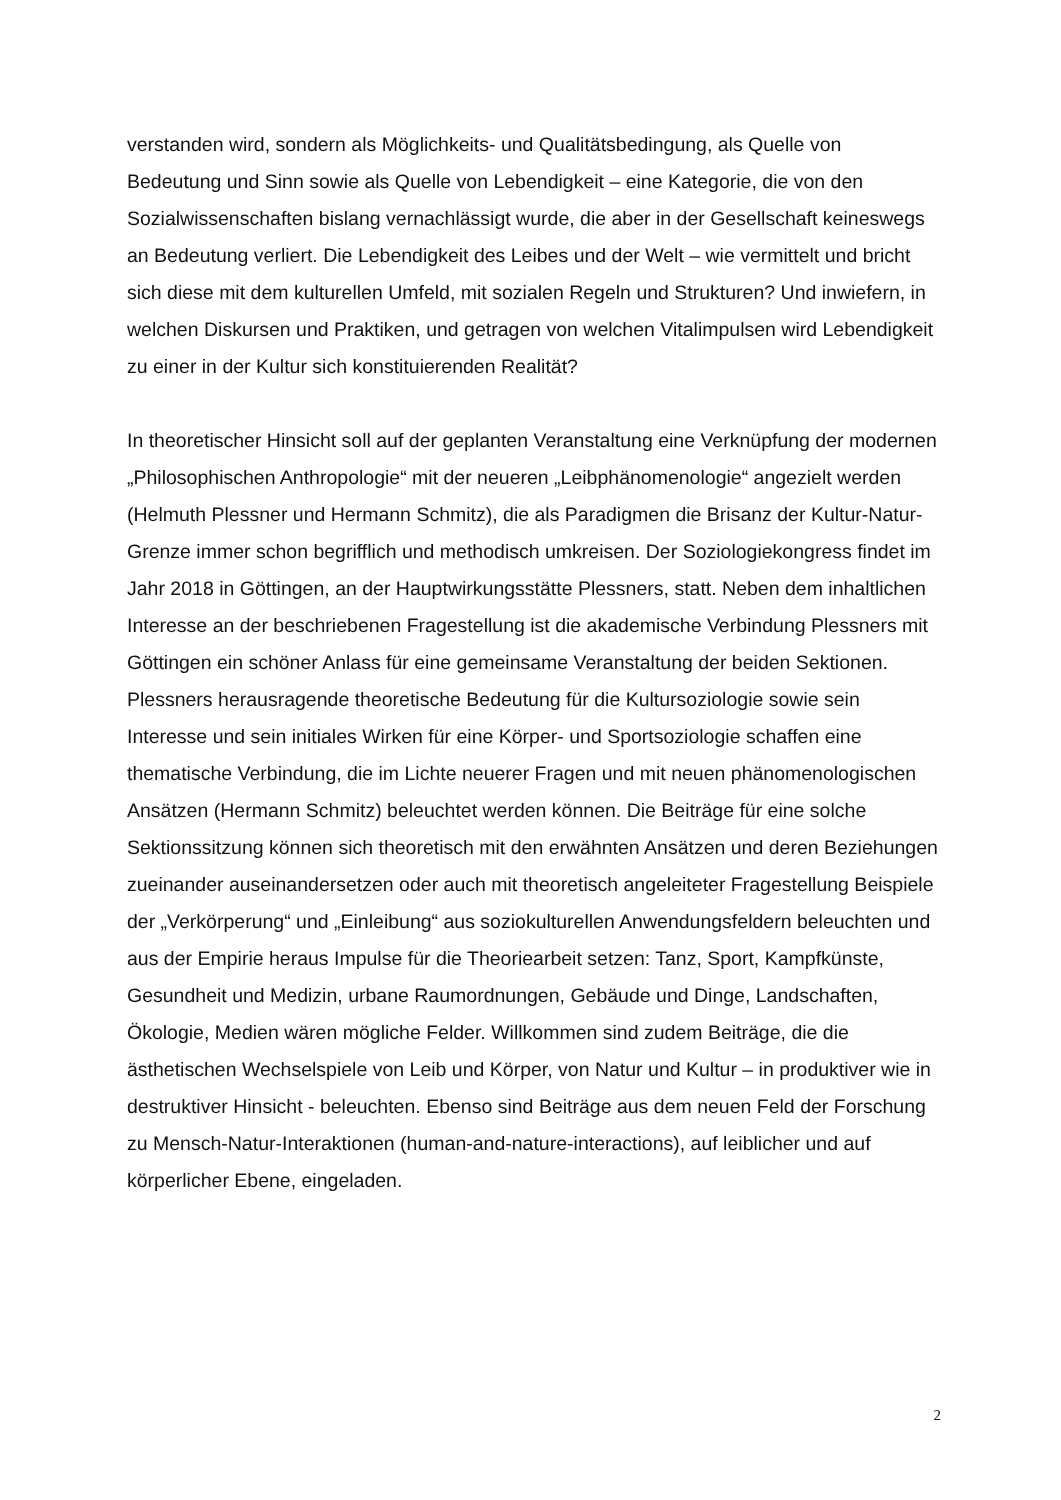verstanden wird, sondern als Möglichkeits- und Qualitätsbedingung, als Quelle von Bedeutung und Sinn sowie als Quelle von Lebendigkeit – eine Kategorie, die von den Sozialwissenschaften bislang vernachlässigt wurde, die aber in der Gesellschaft keineswegs an Bedeutung verliert. Die Lebendigkeit des Leibes und der Welt – wie vermittelt und bricht sich diese mit dem kulturellen Umfeld, mit sozialen Regeln und Strukturen? Und inwiefern, in welchen Diskursen und Praktiken, und getragen von welchen Vitalimpulsen wird Lebendigkeit zu einer in der Kultur sich konstituierenden Realität?
In theoretischer Hinsicht soll auf der geplanten Veranstaltung eine Verknüpfung der modernen „Philosophischen Anthropologie“ mit der neueren „Leibphänomenologie“ angezielt werden (Helmuth Plessner und Hermann Schmitz), die als Paradigmen die Brisanz der Kultur-Natur-Grenze immer schon begrifflich und methodisch umkreisen. Der Soziologiekongress findet im Jahr 2018 in Göttingen, an der Hauptwirkungsstätte Plessners, statt. Neben dem inhaltlichen Interesse an der beschriebenen Fragestellung ist die akademische Verbindung Plessners mit Göttingen ein schöner Anlass für eine gemeinsame Veranstaltung der beiden Sektionen. Plessners herausragende theoretische Bedeutung für die Kultursoziologie sowie sein Interesse und sein initiales Wirken für eine Körper- und Sportsoziologie schaffen eine thematische Verbindung, die im Lichte neuerer Fragen und mit neuen phänomenologischen Ansätzen (Hermann Schmitz) beleuchtet werden können. Die Beiträge für eine solche Sektionssitzung können sich theoretisch mit den erwähnten Ansätzen und deren Beziehungen zueinander auseinandersetzen oder auch mit theoretisch angeleiteter Fragestellung Beispiele der „Verkörperung“ und „Einleibung“ aus soziokulturellen Anwendungsfeldern beleuchten und aus der Empirie heraus Impulse für die Theoriearbeit setzen: Tanz, Sport, Kampfkünste, Gesundheit und Medizin, urbane Raumordnungen, Gebäude und Dinge, Landschaften, Ökologie, Medien wären mögliche Felder. Willkommen sind zudem Beiträge, die die ästhetischen Wechselspiele von Leib und Körper, von Natur und Kultur – in produktiver wie in destruktiver Hinsicht - beleuchten. Ebenso sind Beiträge aus dem neuen Feld der Forschung zu Mensch-Natur-Interaktionen (human-and-nature-interactions), auf leiblicher und auf körperlicher Ebene, eingeladen.
2